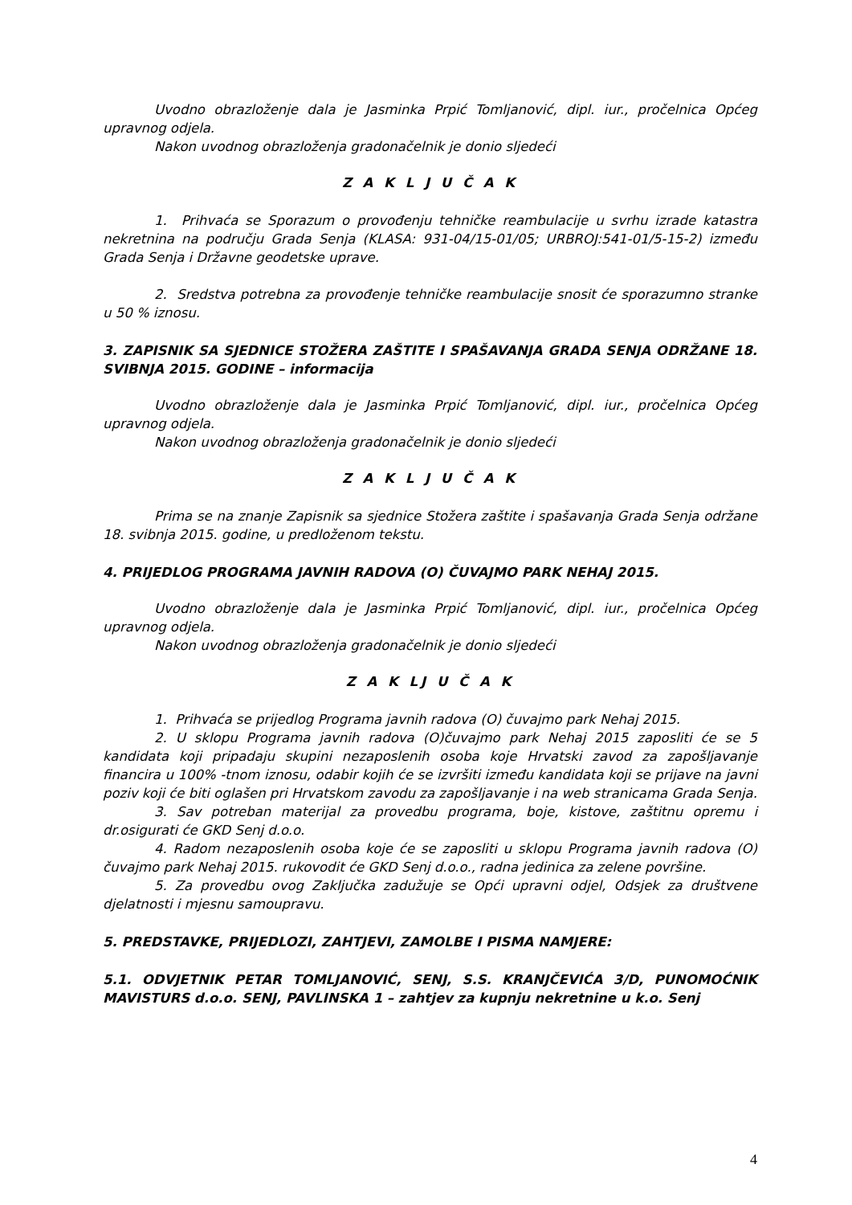Uvodno obrazloženje dala je Jasminka Prpić Tomljanović, dipl. iur., pročelnica Općeg upravnog odjela.
Nakon uvodnog obrazloženja gradonačelnik je donio sljedeći
Z A K L J U Č A K
1. Prihvaća se Sporazum o provođenju tehničke reambulacije u svrhu izrade katastra nekretnina na području Grada Senja (KLASA: 931-04/15-01/05; URBROJ:541-01/5-15-2) između Grada Senja i Državne geodetske uprave.
2. Sredstva potrebna za provođenje tehničke reambulacije snosit će sporazumno stranke u 50 % iznosu.
3. ZAPISNIK SA SJEDNICE STOŽERA ZAŠTITE I SPAŠAVANJA GRADA SENJA ODRŽANE 18. SVIBNJA 2015. GODINE – informacija
Uvodno obrazloženje dala je Jasminka Prpić Tomljanović, dipl. iur., pročelnica Općeg upravnog odjela.
Nakon uvodnog obrazloženja gradonačelnik je donio sljedeći
Z A K L J U Č A K
Prima se na znanje Zapisnik sa sjednice Stožera zaštite i spašavanja Grada Senja održane 18. svibnja 2015. godine, u predloženom tekstu.
4. PRIJEDLOG PROGRAMA JAVNIH RADOVA (O) ČUVAJMO PARK NEHAJ 2015.
Uvodno obrazloženje dala je Jasminka Prpić Tomljanović, dipl. iur., pročelnica Općeg upravnog odjela.
Nakon uvodnog obrazloženja gradonačelnik je donio sljedeći
Z A K LJ U Č A K
1. Prihvaća se prijedlog Programa javnih radova (O) čuvajmo park Nehaj 2015.
2. U sklopu Programa javnih radova (O)čuvajmo park Nehaj 2015 zaposliti će se 5 kandidata koji pripadaju skupini nezaposlenih osoba koje Hrvatski zavod za zapošljavanje financira u 100% -tnom iznosu, odabir kojih će se izvršiti između kandidata koji se prijave na javni poziv koji će biti oglašen pri Hrvatskom zavodu za zapošljavanje i na web stranicama Grada Senja.
3. Sav potreban materijal za provedbu programa, boje, kistove, zaštitnu opremu i dr.osigurati će GKD Senj d.o.o.
4. Radom nezaposlenih osoba koje će se zaposliti u sklopu Programa javnih radova (O) čuvajmo park Nehaj 2015. rukovodit će GKD Senj d.o.o., radna jedinica za zelene površine.
5. Za provedbu ovog Zaključka zadužuje se Opći upravni odjel, Odsjek za društvene djelatnosti i mjesnu samoupravu.
5. PREDSTAVKE, PRIJEDLOZI, ZAHTJEVI, ZAMOLBE I PISMA NAMJERE:
5.1. ODVJETNIK PETAR TOMLJANOVIĆ, SENJ, S.S. KRANJČEVIĆA 3/D, PUNOMOĆNIK MAVISTURS d.o.o. SENJ, PAVLINSKA 1 – zahtjev za kupnju nekretnine u k.o. Senj
4